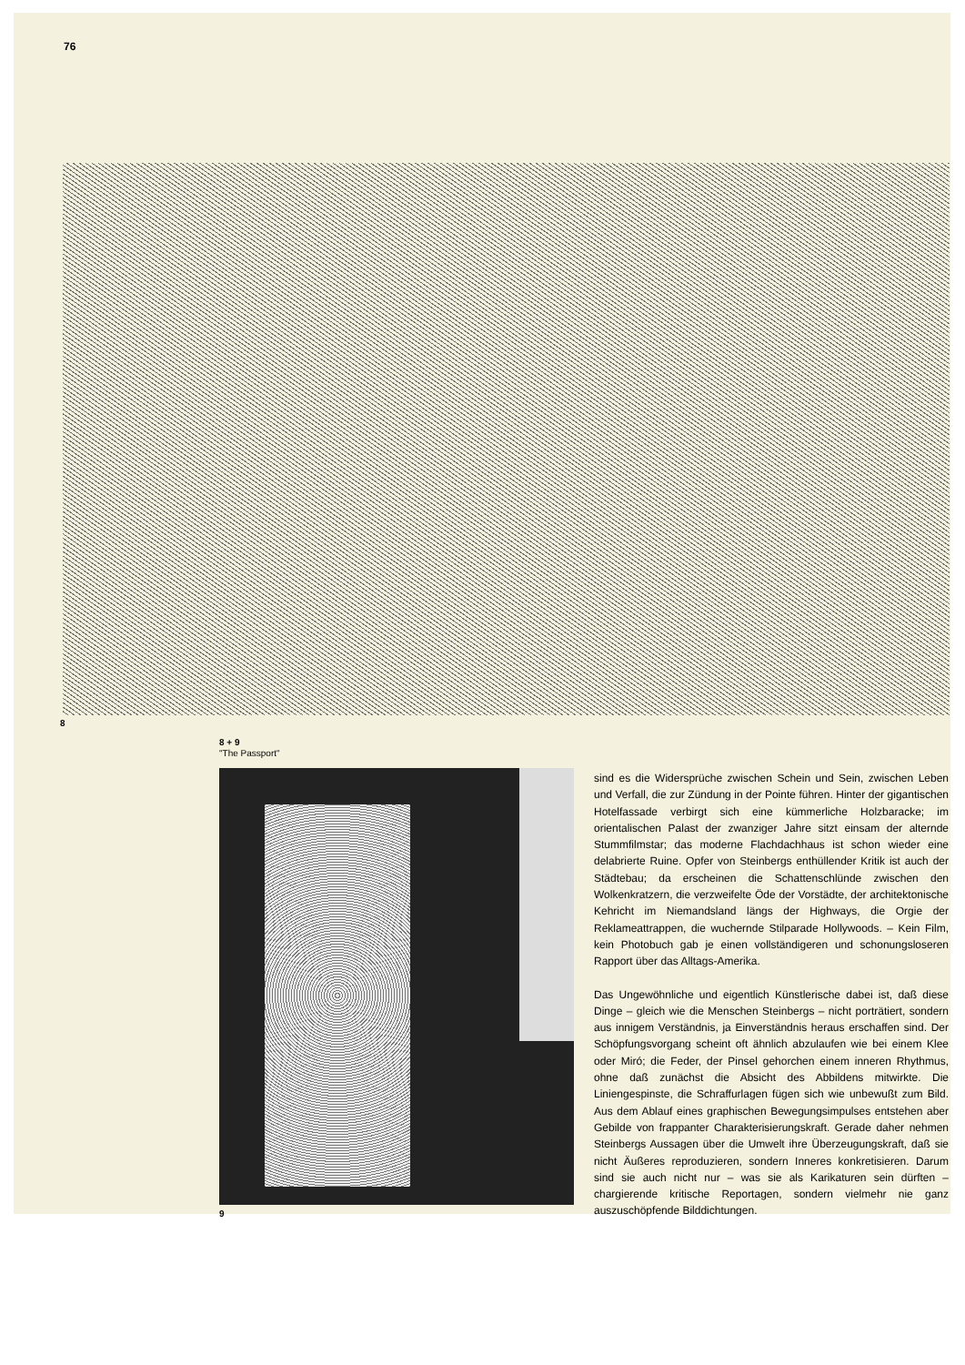76
8
8 + 9
"The Passport"
sind es die Widersprüche zwischen Schein und Sein, zwischen Leben und Verfall, die zur Zündung in der Pointe führen. Hinter der gigantischen Hotelfassade verbirgt sich eine kümmerliche Holzbaracke; im orientalischen Palast der zwanziger Jahre sitzt einsam der alternde Stummfilmstar; das moderne Flachdachhaus ist schon wieder eine delabrierte Ruine. Opfer von Steinbergs enthüllender Kritik ist auch der Städtebau; da erscheinen die Schattenschlünde zwischen den Wolkenkratzern, die verzweifelte Öde der Vorstädte, der architektonische Kehricht im Niemandsland längs der Highways, die Orgie der Reklameattrappen, die wuchernde Stilparade Hollywoods. – Kein Film, kein Photobuch gab je einen vollständigeren und schonungsloseren Rapport über das Alltags-Amerika.
Das Ungewöhnliche und eigentlich Künstlerische dabei ist, daß diese Dinge – gleich wie die Menschen Steinbergs – nicht porträtiert, sondern aus innigem Verständnis, ja Einverständnis heraus erschaffen sind. Der Schöpfungsvorgang scheint oft ähnlich abzulaufen wie bei einem Klee oder Miró; die Feder, der Pinsel gehorchen einem inneren Rhythmus, ohne daß zunächst die Absicht des Abbildens mitwirkte. Die Liniengespinste, die Schraffurlagen fügen sich wie unbewußt zum Bild. Aus dem Ablauf eines graphischen Bewegungsimpulses entstehen aber Gebilde von frappanter Charakterisierungskraft. Gerade daher nehmen Steinbergs Aussagen über die Umwelt ihre Überzeugungskraft, daß sie nicht Äußeres reproduzieren, sondern Inneres konkretisieren. Darum sind sie auch nicht nur – was sie als Karikaturen sein dürften – chargierende kritische Reportagen, sondern vielmehr nie ganz auszuschöpfende Bilddichtungen.
9